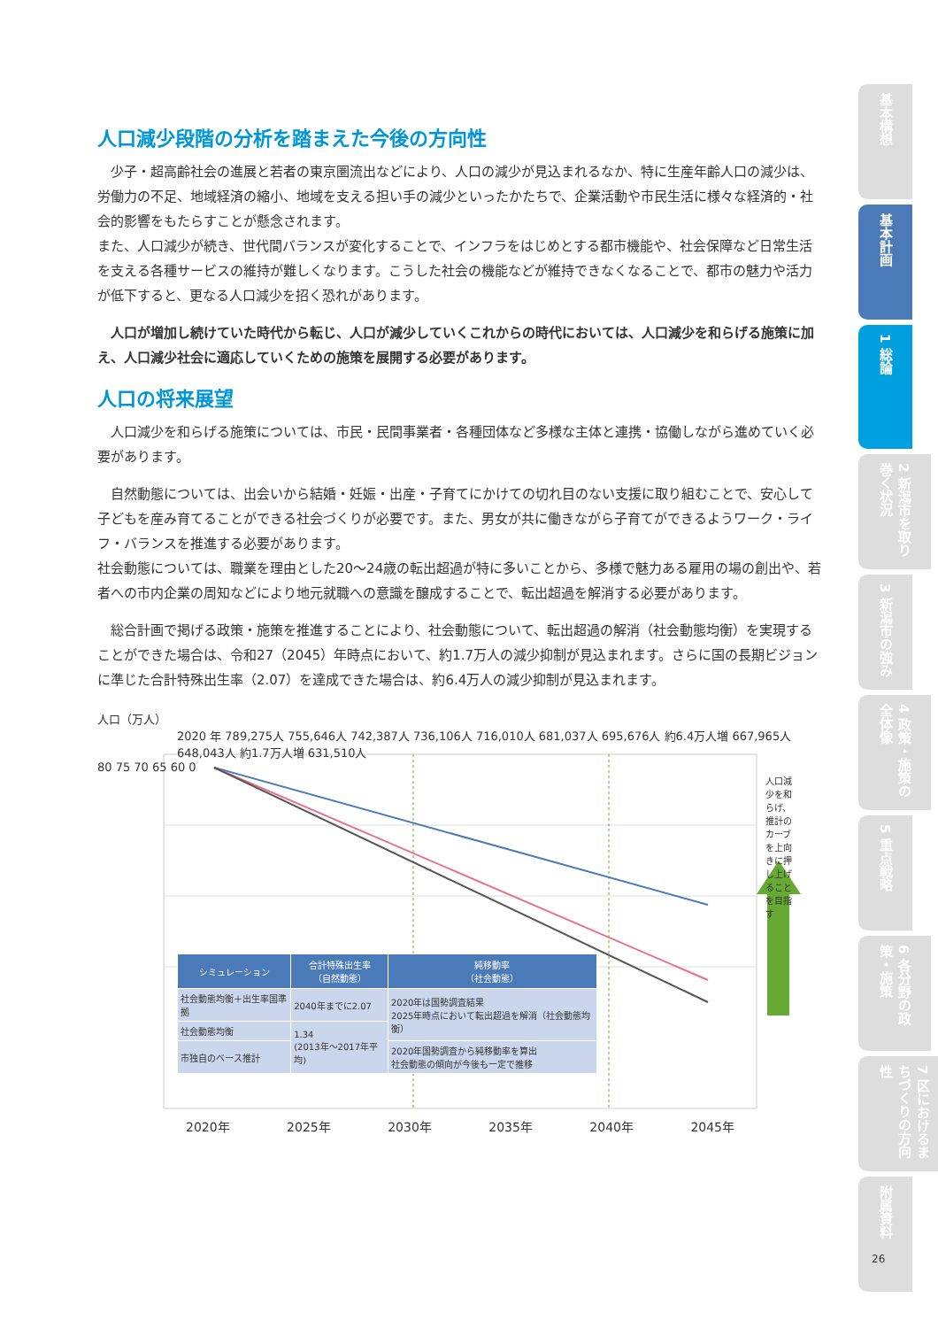基本構想
基本計画
1 総論
2 新潟市を取り巻く状況
3 新潟市の強み
4 政策・施策の全体像
5 重点戦略
6 各分野の政策・施策
7 区におけるまちづくりの方向性
附属資料
人口減少段階の分析を踏まえた今後の方向性
少子・超高齢社会の進展と若者の東京圏流出などにより、人口の減少が見込まれるなか、特に生産年齢人口の減少は、労働力の不足、地域経済の縮小、地域を支える担い手の減少といったかたちで、企業活動や市民生活に様々な経済的・社会的影響をもたらすことが懸念されます。
また、人口減少が続き、世代間バランスが変化することで、インフラをはじめとする都市機能や、社会保障など日常生活を支える各種サービスの維持が難しくなります。こうした社会の機能などが維持できなくなることで、都市の魅力や活力が低下すると、更なる人口減少を招く恐れがあります。
人口が増加し続けていた時代から転じ、人口が減少していくこれからの時代においては、人口減少を和らげる施策に加え、人口減少社会に適応していくための施策を展開する必要があります。
人口の将来展望
人口減少を和らげる施策については、市民・民間事業者・各種団体など多様な主体と連携・協働しながら進めていく必要があります。
自然動態については、出会いから結婚・妊娠・出産・子育てにかけての切れ目のない支援に取り組むことで、安心して子どもを産み育てることができる社会づくりが必要です。また、男女が共に働きながら子育てができるようワーク・ライフ・バランスを推進する必要があります。
社会動態については、職業を理由とした20～24歳の転出超過が特に多いことから、多様で魅力ある雇用の場の創出や、若者への市内企業の周知などにより地元就職への意識を醸成することで、転出超過を解消する必要があります。
総合計画で掲げる政策・施策を推進することにより、社会動態について、転出超過の解消（社会動態均衡）を実現することができた場合は、令和27（2045）年時点において、約1.7万人の減少抑制が見込まれます。さらに国の長期ビジョンに準じた合計特殊出生率（2.07）を達成できた場合は、約6.4万人の減少抑制が見込まれます。
人口（万人）
2020 年 789,275人 755,646人 742,387人 736,106人 716,010人 681,037人 695,676人 約6.4万人増 667,965人 648,043人 約1.7万人増 631,510人
80 75 70 65 60 0
人口減少を和らげ、推計のカーブを上向きに押し上げることを目指す
| シミュレーション | 合計特殊出生率 （自然動態） | 純移動率 （社会動態） |
| --- | --- | --- |
| 社会動態均衡＋出生率国準拠 | 2040年までに2.07 | 2020年は国勢調査結果 2025年時点において転出超過を解消（社会動態均衡） |
| 社会動態均衡 | 1.34 (2013年～2017年平均) | |
| 市独自のベース推計 | | 2020年国勢調査から純移動率を算出 社会動態の傾向が今後も一定で推移 |
2020年 2025年 2030年 2035年 2040年 2045年
26